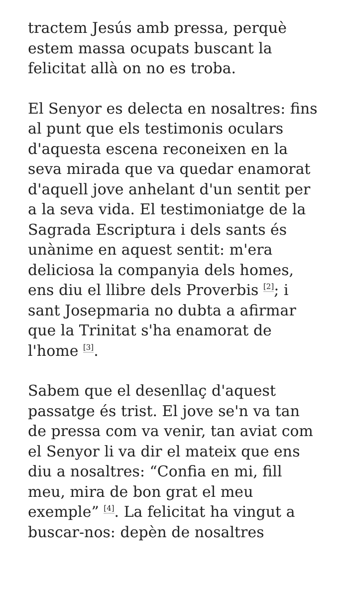tractem Jesús amb pressa, perquè estem massa ocupats buscant la felicitat allà on no es troba.
El Senyor es delecta en nosaltres: fins al punt que els testimonis oculars d'aquesta escena reconeixen en la seva mirada que va quedar enamorat d'aquell jove anhelant d'un sentit per a la seva vida. El testimoniatge de la Sagrada Escriptura i dels sants és unànime en aquest sentit: m'era deliciosa la companyia dels homes, ens diu el llibre dels Proverbis <sup>[2]</sup>; i sant Josepmaria no dubta a afirmar que la Trinitat s'ha enamorat de l'home <sup>[3]</sup>.
Sabem que el desenllaç d'aquest passatge és trist. El jove se'n va tan de pressa com va venir, tan aviat com el Senyor li va dir el mateix que ens diu a nosaltres: “Confia en mi, fill meu, mira de bon grat el meu exemple” <sup>[4]</sup>. La felicitat ha vingut a buscar-nos: depèn de nosaltres